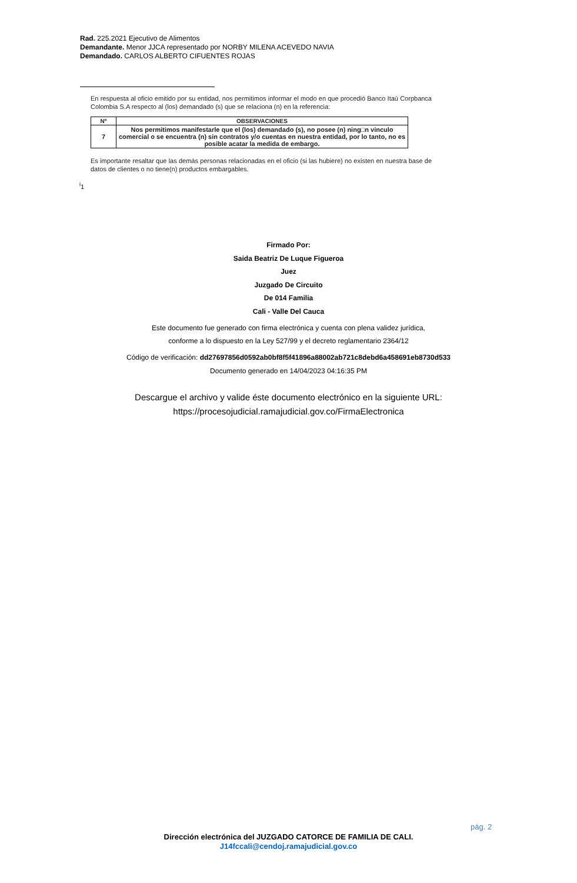Rad. 225.2021 Ejecutivo de Alimentos
Demandante. Menor JJCA representado por NORBY MILENA ACEVEDO NAVIA
Demandado. CARLOS ALBERTO CIFUENTES ROJAS
En respuesta al oficio emitido por su entidad, nos permitimos informar el modo en que procedió Banco Itaú Corpbanca Colombia S.A respecto al (los) demandado (s) que se relaciona (n) en la referencia:
| Nº | OBSERVACIONES |
| --- | --- |
| 7 | Nos permitimos manifestarle que el (los) demandado (s), no posee (n) ning□n vinculo comercial o se encuentra (n) sin contratos y/o cuentas en nuestra entidad, por lo tanto, no es posible acatar la medida de embargo. |
Es importante resaltar que las demás personas relacionadas en el oficio (si las hubiere) no existen en nuestra base de datos de clientes o no tiene(n) productos embargables.
<sup>i</sup> 1
Firmado Por:
Saida Beatriz De Luque Figueroa
Juez
Juzgado De Circuito
De 014 Familia
Cali - Valle Del Cauca
Este documento fue generado con firma electrónica y cuenta con plena validez jurídica,
conforme a lo dispuesto en la Ley 527/99 y el decreto reglamentario 2364/12
Código de verificación: dd27697856d0592ab0bf8f5f41896a88002ab721c8debd6a458691eb8730d533
Documento generado en 14/04/2023 04:16:35 PM
Descargue el archivo y valide éste documento electrónico en la siguiente URL:
https://procesojudicial.ramajudicial.gov.co/FirmaElectronica
pág. 2
Dirección electrónica del JUZGADO CATORCE DE FAMILIA DE CALI.
J14fccali@cendoj.ramajudicial.gov.co